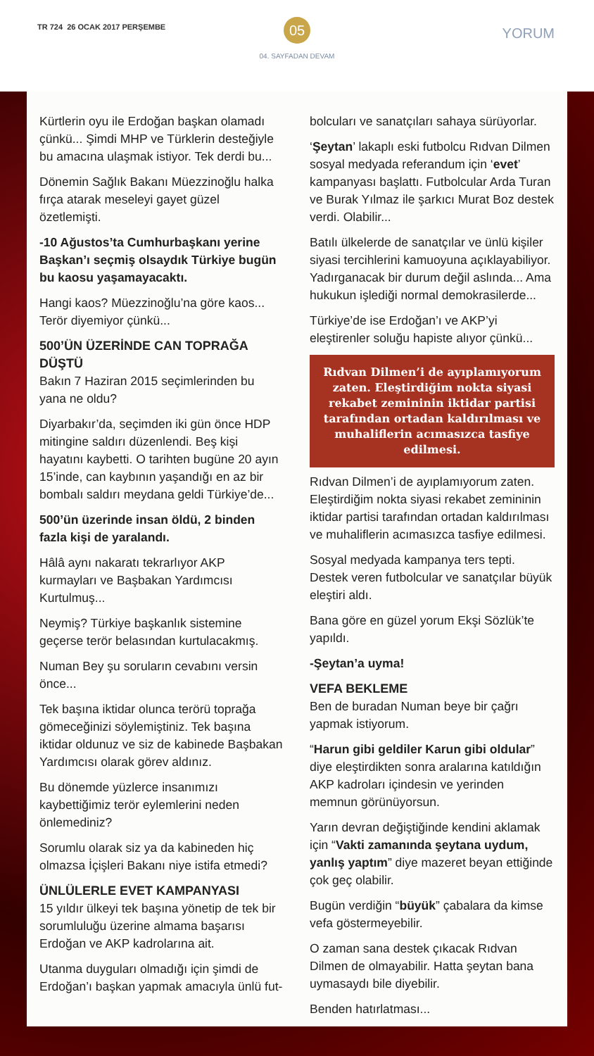TR 724 26 OCAK 2017 PERŞEMBE 05
04. SAYFADAN DEVAM
YORUM
Kürtlerin oyu ile Erdoğan başkan olamadı çünkü... Şimdi MHP ve Türklerin desteğiyle bu amacına ulaşmak istiyor. Tek derdi bu...
Dönemin Sağlık Bakanı Müezzinoğlu halka fırça atarak meseleyi gayet güzel özetlemişti.
-10 Ağustos’ta Cumhurbaşkanı yerine Başkan’ı seçmiş olsaydık Türkiye bugün bu kaosu yaşamayacaktı.
Hangi kaos? Müezzinoğlu’na göre kaos... Terör diyemiyor çünkü...
500’ÜN ÜZERİNDE CAN TOPRAĞA DÜŞTÜ
Bakın 7 Haziran 2015 seçimlerinden bu yana ne oldu?
Diyarbakır’da, seçimden iki gün önce HDP mitingine saldırı düzenlendi. Beş kişi hayatını kaybetti. O tarihten bugüne 20 ayın 15’inde, can kaybının yaşandığı en az bir bombalı saldırı meydana geldi Türkiye’de...
500’ün üzerinde insan öldü, 2 binden fazla kişi de yaralandı.
Hâlâ aynı nakaratı tekrarlıyor AKP kurmayları ve Başbakan Yardımcısı Kurtulmuş...
Neymiş? Türkiye başkanlık sistemine geçerse terör belasından kurtulacakmış.
Numan Bey şu soruların cevabını versin önce...
Tek başına iktidar olunca terörü toprağa gömeceğinizi söylemiştiniz. Tek başına iktidar oldunuz ve siz de kabinede Başbakan Yardımcısı olarak görev aldınız.
Bu dönemde yüzlerce insanımızı kaybettiğimiz terör eylemlerini neden önlemediniz?
Sorumlu olarak siz ya da kabineden hiç olmazsa İçişleri Bakanı niye istifa etmedi?
ÜNLÜLERLE EVET KAMPANYASI
15 yıldır ülkeyi tek başına yönetip de tek bir sorumluluğu üzerine almama başarısı Erdoğan ve AKP kadrolarına ait.
Utanma duyguları olmadığı için şimdi de Erdoğan’ı başkan yapmak amacıyla ünlü fut-
bolcuları ve sanatçıları sahaya sürüyorlar.
‘Şeytan’ lakaplı eski futbolcu Rıdvan Dilmen sosyal medyada referandum için ‘evet’ kampanyası başlattı. Futbolcular Arda Turan ve Burak Yılmaz ile şarkıcı Murat Boz destek verdi. Olabilir...
Batılı ülkelerde de sanatçılar ve ünlü kişiler siyasi tercihlerini kamuoyuna açıklayabiliyor. Yadırganacak bir durum değil aslında... Ama hukukun işlediği normal demokrasilerde...
Türkiye’de ise Erdoğan’ı ve AKP’yi eleştirenler soluğu hapiste alıyor çünkü...
Rıdvan Dilmen’i de ayıplamıyorum zaten. Eleştirdiğim nokta siyasi rekabet zemininin iktidar partisi tarafından ortadan kaldırılması ve muhaliflerin acımasızca tasfiye edilmesi.
Rıdvan Dilmen’i de ayıplamıyorum zaten. Eleştirdiğim nokta siyasi rekabet zemininin iktidar partisi tarafından ortadan kaldırılması ve muhaliflerin acımasızca tasfiye edilmesi.
Sosyal medyada kampanya ters tepti. Destek veren futbolcular ve sanatçılar büyük eleştiri aldı.
Bana göre en güzel yorum Ekşi Sözlük’te yapıldı.
-Şeytan’a uyma!
VEFA BEKLEME
Ben de buradan Numan beye bir çağrı yapmak istiyorum.
“Harun gibi geldiler Karun gibi oldular” diye eleştirdikten sonra aralarına katıldığın AKP kadroları içindesin ve yerinden memnun görünüyorsun.
Yarın devran değiştiğinde kendini aklamak için “Vakti zamanında şeytana uydum, yanlış yaptım” diye mazeret beyan ettiğinde çok geç olabilir.
Bugün verdiğin “büyük” çabalara da kimse vefa göstermeyebilir.
O zaman sana destek çıkacak Rıdvan Dilmen de olmayabilir. Hatta şeytan bana uymasaydı bile diyebilir.
Benden hatırlatması...